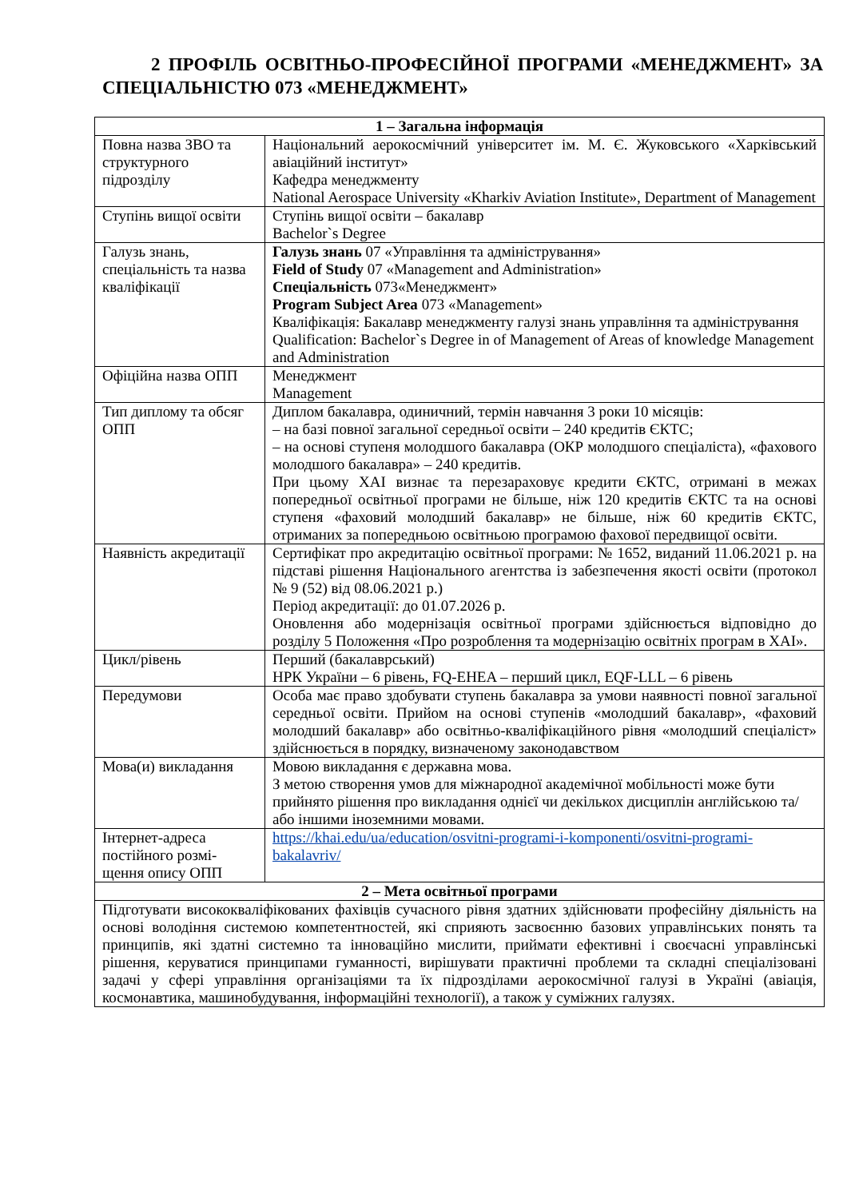2 ПРОФІЛЬ ОСВІТНЬО-ПРОФЕСІЙНОЇ ПРОГРАМИ «МЕНЕДЖМЕНТ» ЗА СПЕЦІАЛЬНІСТЮ 073 «МЕНЕДЖМЕНТ»
| 1 – Загальна інформація | |
| --- | --- |
| Повна назва ЗВО та структурного підрозділу | Національний аерокосмічний університет ім. М. Є. Жуковського «Харківський авіаційний інститут» Кафедра менеджменту National Aerospace University «Kharkiv Aviation Institute», Department of Management |
| Ступінь вищої освіти | Ступінь вищої освіти – бакалавр Bachelor`s Degree |
| Галузь знань, спеціальність та назва кваліфікації | Галузь знань 07 «Управління та адміністрування» Field of Study 07 «Management and Administration» Спеціальність 073«Менеджмент» Program Subject Area 073 «Management» Кваліфікація: Бакалавр менеджменту галузі знань управління та адміністрування Qualification: Bachelor`s Degree in of Management of Areas of knowledge Management and Administration |
| Офіційна назва ОПП | Менеджмент Management |
| Тип диплому та обсяг ОПП | Диплом бакалавра, одиничний, термін навчання 3 роки 10 місяців: – на базі повної загальної середньої освіти – 240 кредитів ЄКТС; – на основі ступеня молодшого бакалавра (ОКР молодшого спеціаліста), «фахового молодшого бакалавра» – 240 кредитів. При цьому ХАІ визнає та перезараховує кредити ЄКТС, отримані в межах попередньої освітньої програми не більше, ніж 120 кредитів ЄКТС та на основі ступеня «фаховий молодший бакалавр» не більше, ніж 60 кредитів ЄКТС, отриманих за попередньою освітньою програмою фахової передвищої освіти. |
| Наявність акредитації | Сертифікат про акредитацію освітньої програми: № 1652, виданий 11.06.2021 р. на підставі рішення Національного агентства із забезпечення якості освіти (протокол № 9 (52) від 08.06.2021 р.) Період акредитації: до 01.07.2026 р. Оновлення або модернізація освітньої програми здійснюється відповідно до розділу 5 Положення «Про розроблення та модернізацію освітніх програм в ХАІ». |
| Цикл/рівень | Перший (бакалаврський) НРК України – 6 рівень, FQ-EHEA – перший цикл, EQF-LLL – 6 рівень |
| Передумови | Особа має право здобувати ступень бакалавра за умови наявності повної загальної середньої освіти. Прийом на основі ступенів «молодший бакалавр», «фаховий молодший бакалавр» або освітньо-кваліфікаційного рівня «молодший спеціаліст» здійснюється в порядку, визначеному законодавством |
| Мова(и) викладання | Мовою викладання є державна мова. З метою створення умов для міжнародної академічної мобільності може бути прийнято рішення про викладання однієї чи декількох дисциплін англійською та/або іншими іноземними мовами. |
| Інтернет-адреса постійного розмі-щення опису ОПП | https://khai.edu/ua/education/osvitni-programi-i-komponenti/osvitni-programi-bakalavriv/ |
| 2 – Мета освітньої програми | |
| Підготувати висококваліфікованих фахівців сучасного рівня здатних здійснювати професійну діяльність на основі володіння системою компетентностей, які сприяють засвоєнню базових управлінських понять та принципів, які здатні системно та інноваційно мислити, приймати ефективні і своєчасні управлінські рішення, керуватися принципами гуманності, вирішувати практичні проблеми та складні спеціалізовані задачі у сфері управління організаціями та їх підрозділами аерокосмічної галузі в Україні (авіація, космонавтика, машинобудування, інформаційні технології), а також у суміжних галузях. | |